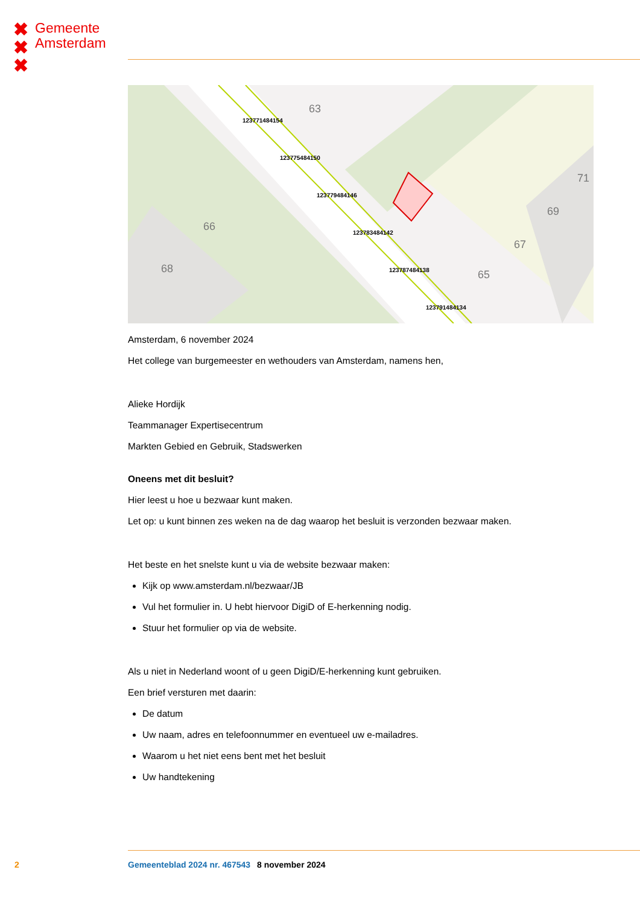✖
✖
✖
Gemeente
Amsterdam
123771484154
123775484150
123779484146
123783484142
123787484138
123791484134
63
66
68
65
67
69
71
Amsterdam, 6 november 2024
Het college van burgemeester en wethouders van Amsterdam, namens hen,
Alieke Hordijk
Teammanager Expertisecentrum
Markten Gebied en Gebruik, Stadswerken
Oneens met dit besluit?
Hier leest u hoe u bezwaar kunt maken.
Let op: u kunt binnen zes weken na de dag waarop het besluit is verzonden bezwaar maken.
Het beste en het snelste kunt u via de website bezwaar maken:
Kijk op www.amsterdam.nl/bezwaar/JB
Vul het formulier in. U hebt hiervoor DigiD of E-herkenning nodig.
Stuur het formulier op via de website.
Als u niet in Nederland woont of u geen DigiD/E-herkenning kunt gebruiken.
Een brief versturen met daarin:
De datum
Uw naam, adres en telefoonnummer en eventueel uw e-mailadres.
Waarom u het niet eens bent met het besluit
Uw handtekening
2 Gemeenteblad 2024 nr. 467543 8 november 2024